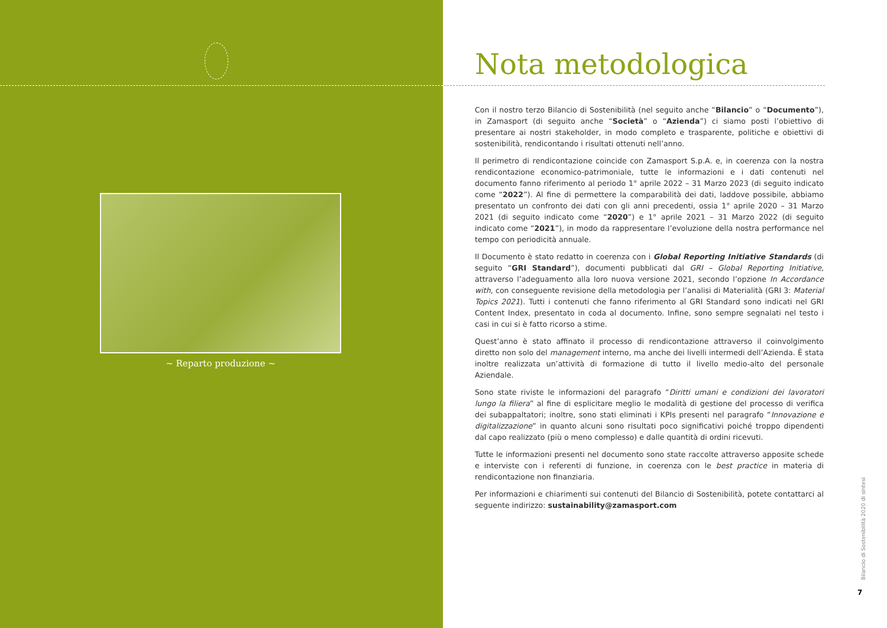~ Reparto produzione ~
Nota metodologica
Con il nostro terzo Bilancio di Sostenibilità (nel seguito anche “Bilancio” o “Documento”), in Zamasport (di seguito anche “Società” o “Azienda”) ci siamo posti l’obiettivo di presentare ai nostri stakeholder, in modo completo e trasparente, politiche e obiettivi di sostenibilità, rendicontando i risultati ottenuti nell’anno.
Il perimetro di rendicontazione coincide con Zamasport S.p.A. e, in coerenza con la nostra rendicontazione economico-patrimoniale, tutte le informazioni e i dati contenuti nel documento fanno riferimento al periodo 1° aprile 2022 – 31 Marzo 2023 (di seguito indicato come “2022”). Al fine di permettere la comparabilità dei dati, laddove possibile, abbiamo presentato un confronto dei dati con gli anni precedenti, ossia 1° aprile 2020 – 31 Marzo 2021 (di seguito indicato come “2020”) e 1° aprile 2021 – 31 Marzo 2022 (di seguito indicato come “2021”), in modo da rappresentare l’evoluzione della nostra performance nel tempo con periodicità annuale.
Il Documento è stato redatto in coerenza con i Global Reporting Initiative Standards (di seguito “GRI Standard”), documenti pubblicati dal GRI – Global Reporting Initiative, attraverso l’adeguamento alla loro nuova versione 2021, secondo l’opzione In Accordance with, con conseguente revisione della metodologia per l’analisi di Materialità (GRI 3: Material Topics 2021). Tutti i contenuti che fanno riferimento al GRI Standard sono indicati nel GRI Content Index, presentato in coda al documento. Infine, sono sempre segnalati nel testo i casi in cui si è fatto ricorso a stime.
Quest’anno è stato affinato il processo di rendicontazione attraverso il coinvolgimento diretto non solo del management interno, ma anche dei livelli intermedi dell’Azienda. È stata inoltre realizzata un’attività di formazione di tutto il livello medio-alto del personale Aziendale.
Sono state riviste le informazioni del paragrafo “Diritti umani e condizioni dei lavoratori lungo la filiera” al fine di esplicitare meglio le modalità di gestione del processo di verifica dei subappaltatori; inoltre, sono stati eliminati i KPIs presenti nel paragrafo “Innovazione e digitalizzazione” in quanto alcuni sono risultati poco significativi poiché troppo dipendenti dal capo realizzato (più o meno complesso) e dalle quantità di ordini ricevuti.
Tutte le informazioni presenti nel documento sono state raccolte attraverso apposite schede e interviste con i referenti di funzione, in coerenza con le best practice in materia di rendicontazione non finanziaria.
Per informazioni e chiarimenti sui contenuti del Bilancio di Sostenibilità, potete contattarci al seguente indirizzo: sustainability@zamasport.com
Bilancio di Sostenibilità 2020 di sintesi
7